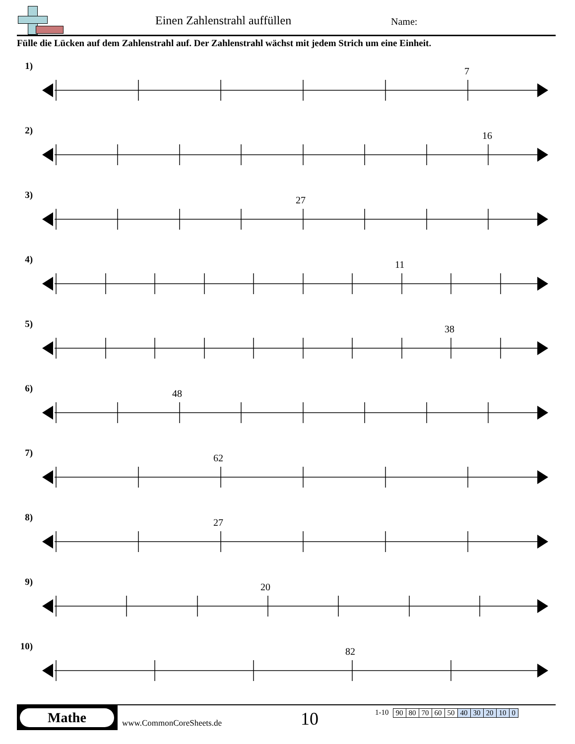Einen Zahlenstrahl auffüllen Name:
Fülle die Lücken auf dem Zahlenstrahl auf. Der Zahlenstrahl wächst mit jedem Strich um eine Einheit.
1) 7
2) 16
3) 27
4) 11
5) 38
6) 48
7) 62
8) 27
9) 20
10)
82
Mathe www.CommonCoreSheets.de 10
1-10
| 90 | 80 | 70 | 60 | 50 | 40 | 30 | 20 | 10 | 0 |